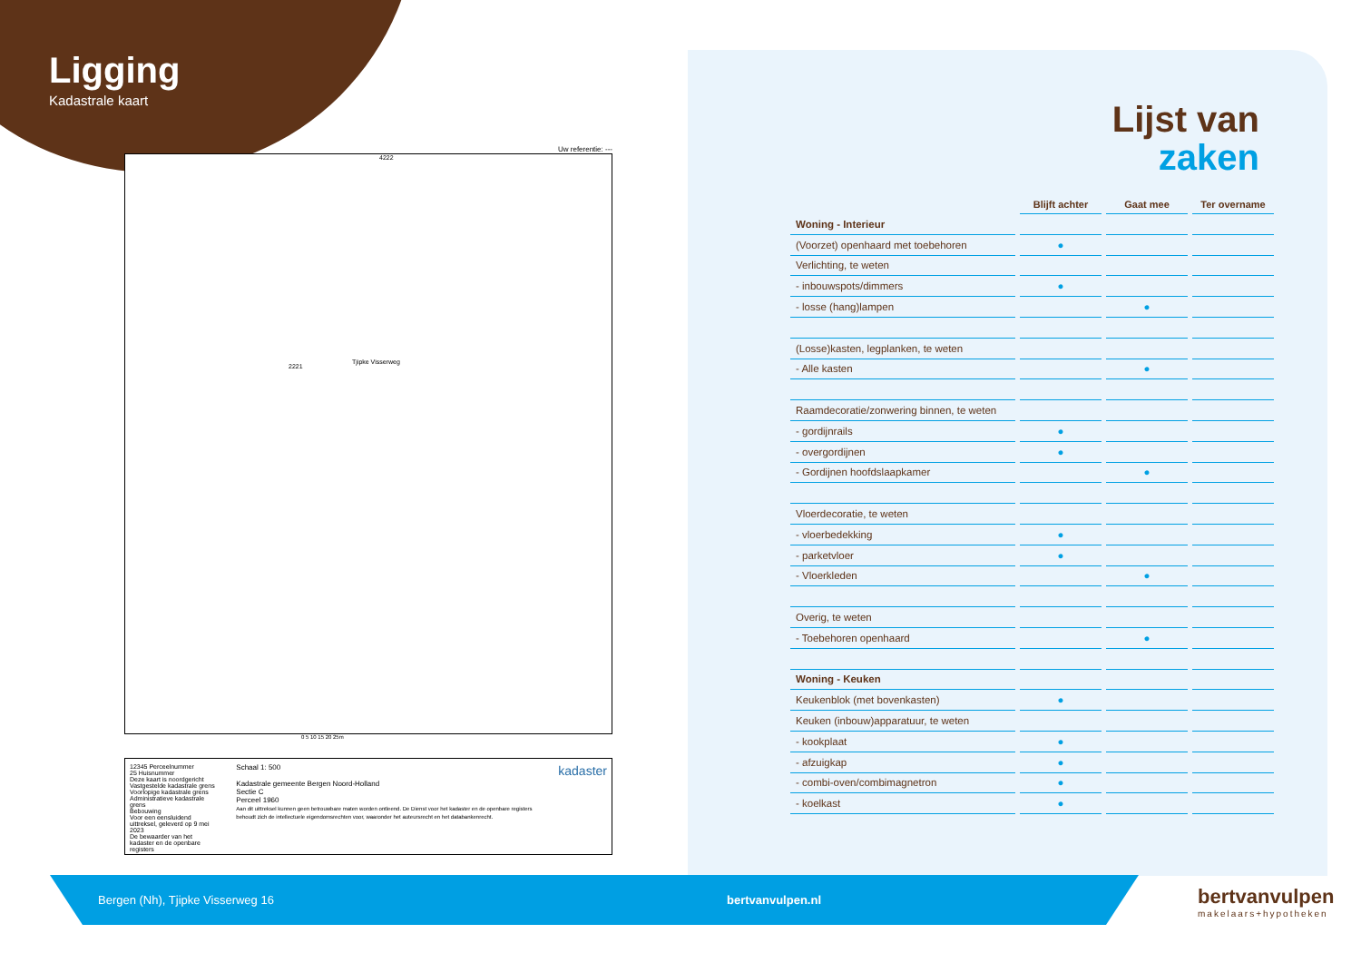Ligging
Kadastrale kaart
Uw referentie: ---
Tjipke Visserweg
2221
4222
0 5 10 15 20 25m
12345 Perceelnummer
25 Huisnummer
Deze kaart is noordgericht
Vastgestelde kadastrale grens
Voorlopige kadastrale grens
Administratieve kadastrale grens
Bebouwing
Voor een eensluidend uittreksel, geleverd op 9 mei 2023
De bewaarder van het kadaster en de openbare registers
Schaal 1: 500
Kadastrale gemeente Bergen Noord-Holland
Sectie C
Perceel 1960
Aan dit uittreksel kunnen geen betrouwbare maten worden ontleend. De Dienst voor het kadaster en de openbare registers behoudt zich de intellectuele eigendomsrechten voor, waaronder het auteursrecht en het databankenrecht.
kadaster
Lijst van
zaken
| | Blijft achter | Gaat mee | Ter overname |
| --- | --- | --- | --- |
| Woning - Interieur | | | |
| (Voorzet) openhaard met toebehoren | ● | | |
| Verlichting, te weten | | | |
| - inbouwspots/dimmers | ● | | |
| - losse (hang)lampen | | ● | |
| (Losse)kasten, legplanken, te weten | | | |
| - Alle kasten | | ● | |
| Raamdecoratie/zonwering binnen, te weten | | | |
| - gordijnrails | ● | | |
| - overgordijnen | ● | | |
| - Gordijnen hoofdslaapkamer | | ● | |
| Vloerdecoratie, te weten | | | |
| - vloerbedekking | ● | | |
| - parketvloer | ● | | |
| - Vloerkleden | | ● | |
| Overig, te weten | | | |
| - Toebehoren openhaard | | ● | |
| Woning - Keuken | | | |
| Keukenblok (met bovenkasten) | ● | | |
| Keuken (inbouw)apparatuur, te weten | | | |
| - kookplaat | ● | | |
| - afzuigkap | ● | | |
| - combi-oven/combimagnetron | ● | | |
| - koelkast | ● | | |
Bergen (Nh), Tjipke Visserweg 16 bertvanvulpen.nl
bertvanvulpen
makelaars+hypotheken